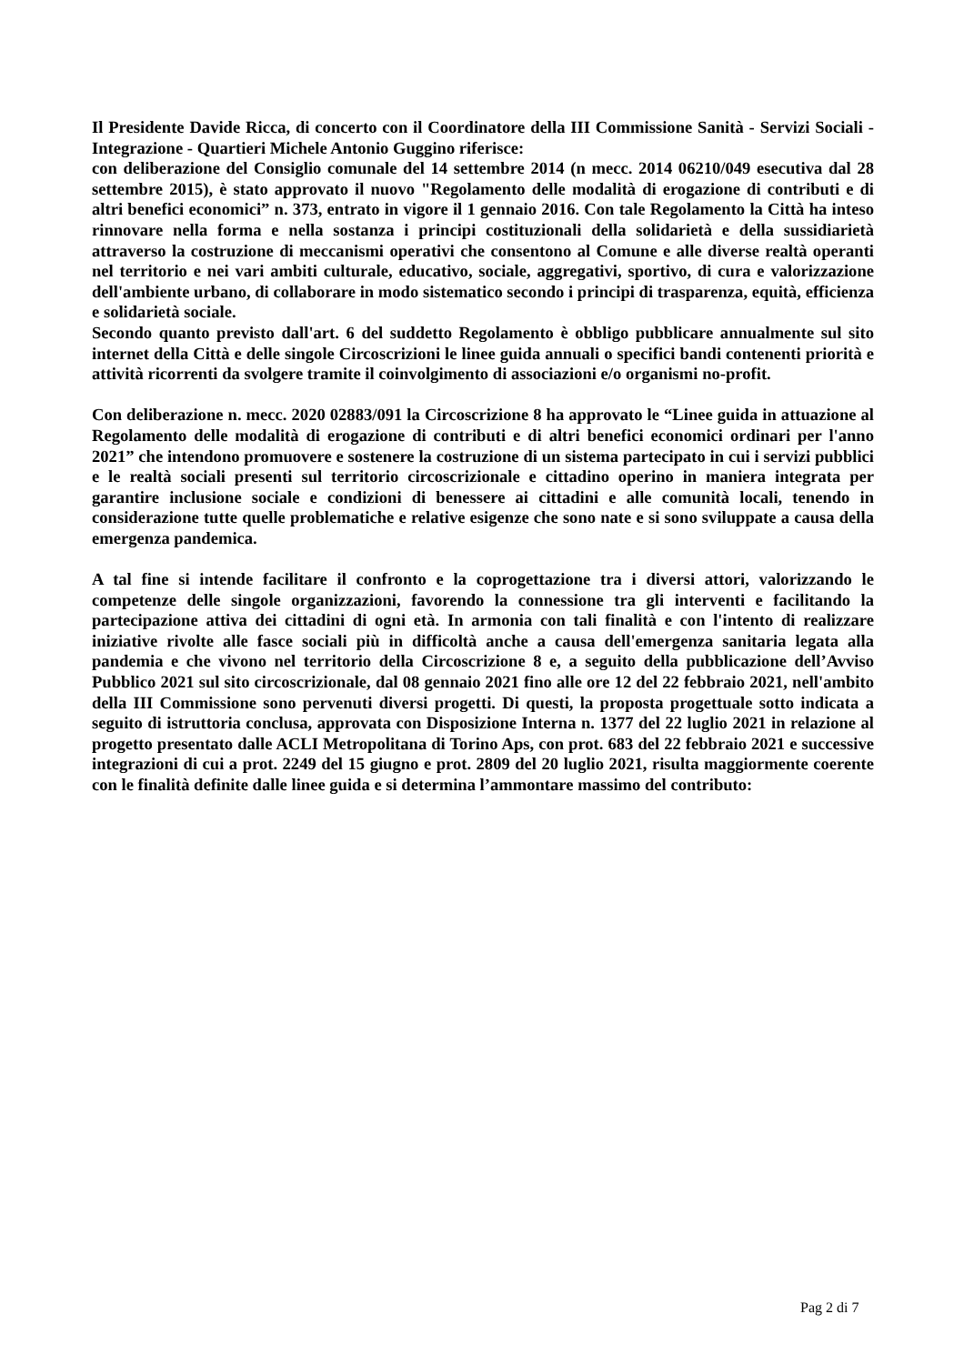Il Presidente Davide Ricca, di concerto con il Coordinatore della III Commissione Sanità - Servizi Sociali - Integrazione - Quartieri Michele Antonio Guggino riferisce:
con deliberazione del Consiglio comunale del 14 settembre 2014 (n mecc. 2014 06210/049 esecutiva dal 28 settembre 2015), è stato approvato il nuovo "Regolamento delle modalità di erogazione di contributi e di altri benefici economici” n. 373, entrato in vigore il 1 gennaio 2016. Con tale Regolamento la Città ha inteso rinnovare nella forma e nella sostanza i principi costituzionali della solidarietà e della sussidiarietà attraverso la costruzione di meccanismi operativi che consentono al Comune e alle diverse realtà operanti nel territorio e nei vari ambiti culturale, educativo, sociale, aggregativi, sportivo, di cura e valorizzazione dell'ambiente urbano, di collaborare in modo sistematico secondo i principi di trasparenza, equità, efficienza e solidarietà sociale.
Secondo quanto previsto dall'art. 6 del suddetto Regolamento è obbligo pubblicare annualmente sul sito internet della Città e delle singole Circoscrizioni le linee guida annuali o specifici bandi contenenti priorità e attività ricorrenti da svolgere tramite il coinvolgimento di associazioni e/o organismi no-profit.
Con deliberazione n. mecc. 2020 02883/091 la Circoscrizione 8 ha approvato le “Linee guida in attuazione al Regolamento delle modalità di erogazione di contributi e di altri benefici economici ordinari per l'anno 2021” che intendono promuovere e sostenere la costruzione di un sistema partecipato in cui i servizi pubblici e le realtà sociali presenti sul territorio circoscrizionale e cittadino operino in maniera integrata per garantire inclusione sociale e condizioni di benessere ai cittadini e alle comunità locali, tenendo in considerazione tutte quelle problematiche e relative esigenze che sono nate e si sono sviluppate a causa della emergenza pandemica.
A tal fine si intende facilitare il confronto e la coprogettazione tra i diversi attori, valorizzando le competenze delle singole organizzazioni, favorendo la connessione tra gli interventi e facilitando la partecipazione attiva dei cittadini di ogni età. In armonia con tali finalità e con l'intento di realizzare iniziative rivolte alle fasce sociali più in difficoltà anche a causa dell'emergenza sanitaria legata alla pandemia e che vivono nel territorio della Circoscrizione 8 e, a seguito della pubblicazione dell’Avviso Pubblico 2021 sul sito circoscrizionale, dal 08 gennaio 2021 fino alle ore 12 del 22 febbraio 2021, nell'ambito della III Commissione sono pervenuti diversi progetti. Di questi, la proposta progettuale sotto indicata a seguito di istruttoria conclusa, approvata con Disposizione Interna n. 1377 del 22 luglio 2021 in relazione al progetto presentato dalle ACLI Metropolitana di Torino Aps, con prot. 683 del 22 febbraio 2021 e successive integrazioni di cui a prot. 2249 del 15 giugno e prot. 2809 del 20 luglio 2021, risulta maggiormente coerente con le finalità definite dalle linee guida e si determina l’ammontare massimo del contributo:
Pag 2 di 7